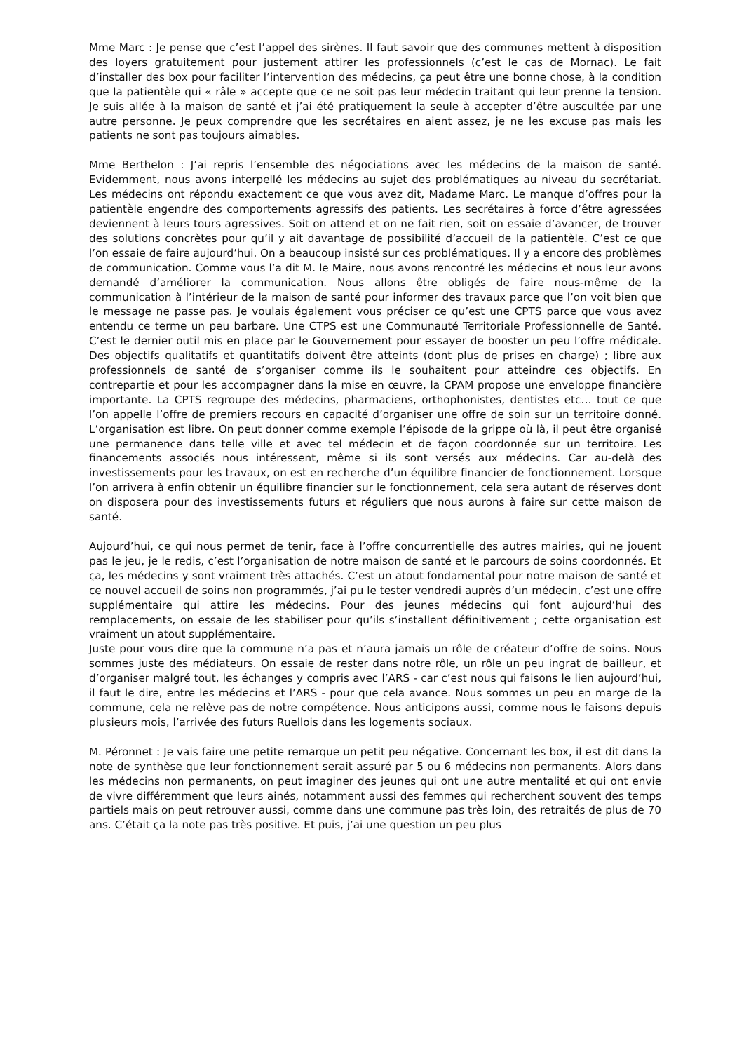Mme Marc : Je pense que c’est l’appel des sirènes. Il faut savoir que des communes mettent à disposition des loyers gratuitement pour justement attirer les professionnels (c’est le cas de Mornac). Le fait d’installer des box pour faciliter l’intervention des médecins, ça peut être une bonne chose, à la condition que la patientèle qui « râle » accepte que ce ne soit pas leur médecin traitant qui leur prenne la tension. Je suis allée à la maison de santé et j’ai été pratiquement la seule à accepter d’être auscultée par une autre personne. Je peux comprendre que les secrétaires en aient assez, je ne les excuse pas mais les patients ne sont pas toujours aimables.
Mme Berthelon : J’ai repris l’ensemble des négociations avec les médecins de la maison de santé. Evidemment, nous avons interpellé les médecins au sujet des problématiques au niveau du secrétariat. Les médecins ont répondu exactement ce que vous avez dit, Madame Marc. Le manque d’offres pour la patientèle engendre des comportements agressifs des patients. Les secrétaires à force d’être agressées deviennent à leurs tours agressives. Soit on attend et on ne fait rien, soit on essaie d’avancer, de trouver des solutions concrètes pour qu’il y ait davantage de possibilité d’accueil de la patientèle. C’est ce que l’on essaie de faire aujourd’hui. On a beaucoup insisté sur ces problématiques. Il y a encore des problèmes de communication. Comme vous l’a dit M. le Maire, nous avons rencontré les médecins et nous leur avons demandé d’améliorer la communication. Nous allons être obligés de faire nous-même de la communication à l’intérieur de la maison de santé pour informer des travaux parce que l’on voit bien que le message ne passe pas. Je voulais également vous préciser ce qu’est une CPTS parce que vous avez entendu ce terme un peu barbare. Une CTPS est une Communauté Territoriale Professionnelle de Santé. C’est le dernier outil mis en place par le Gouvernement pour essayer de booster un peu l’offre médicale. Des objectifs qualitatifs et quantitatifs doivent être atteints (dont plus de prises en charge) ; libre aux professionnels de santé de s’organiser comme ils le souhaitent pour atteindre ces objectifs. En contrepartie et pour les accompagner dans la mise en œuvre, la CPAM propose une enveloppe financière importante. La CPTS regroupe des médecins, pharmaciens, orthophonistes, dentistes etc… tout ce que l’on appelle l’offre de premiers recours en capacité d’organiser une offre de soin sur un territoire donné. L’organisation est libre. On peut donner comme exemple l’épisode de la grippe où là, il peut être organisé une permanence dans telle ville et avec tel médecin et de façon coordonnée sur un territoire. Les financements associés nous intéressent, même si ils sont versés aux médecins. Car au-delà des investissements pour les travaux, on est en recherche d’un équilibre financier de fonctionnement. Lorsque l’on arrivera à enfin obtenir un équilibre financier sur le fonctionnement, cela sera autant de réserves dont on disposera pour des investissements futurs et réguliers que nous aurons à faire sur cette maison de santé.
Aujourd’hui, ce qui nous permet de tenir, face à l’offre concurrentielle des autres mairies, qui ne jouent pas le jeu, je le redis, c’est l’organisation de notre maison de santé et le parcours de soins coordonnés. Et ça, les médecins y sont vraiment très attachés. C’est un atout fondamental pour notre maison de santé et ce nouvel accueil de soins non programmés, j’ai pu le tester vendredi auprès d’un médecin, c’est une offre supplémentaire qui attire les médecins. Pour des jeunes médecins qui font aujourd’hui des remplacements, on essaie de les stabiliser pour qu’ils s’installent définitivement ; cette organisation est vraiment un atout supplémentaire.
Juste pour vous dire que la commune n’a pas et n’aura jamais un rôle de créateur d’offre de soins. Nous sommes juste des médiateurs. On essaie de rester dans notre rôle, un rôle un peu ingrat de bailleur, et d’organiser malgré tout, les échanges y compris avec l’ARS - car c’est nous qui faisons le lien aujourd’hui, il faut le dire, entre les médecins et l’ARS - pour que cela avance. Nous sommes un peu en marge de la commune, cela ne relève pas de notre compétence. Nous anticipons aussi, comme nous le faisons depuis plusieurs mois, l’arrivée des futurs Ruellois dans les logements sociaux.
M. Péronnet : Je vais faire une petite remarque un petit peu négative. Concernant les box, il est dit dans la note de synthèse que leur fonctionnement serait assuré par 5 ou 6 médecins non permanents. Alors dans les médecins non permanents, on peut imaginer des jeunes qui ont une autre mentalité et qui ont envie de vivre différemment que leurs ainés, notamment aussi des femmes qui recherchent souvent des temps partiels mais on peut retrouver aussi, comme dans une commune pas très loin, des retraités de plus de 70 ans. C’était ça la note pas très positive. Et puis, j’ai une question un peu plus